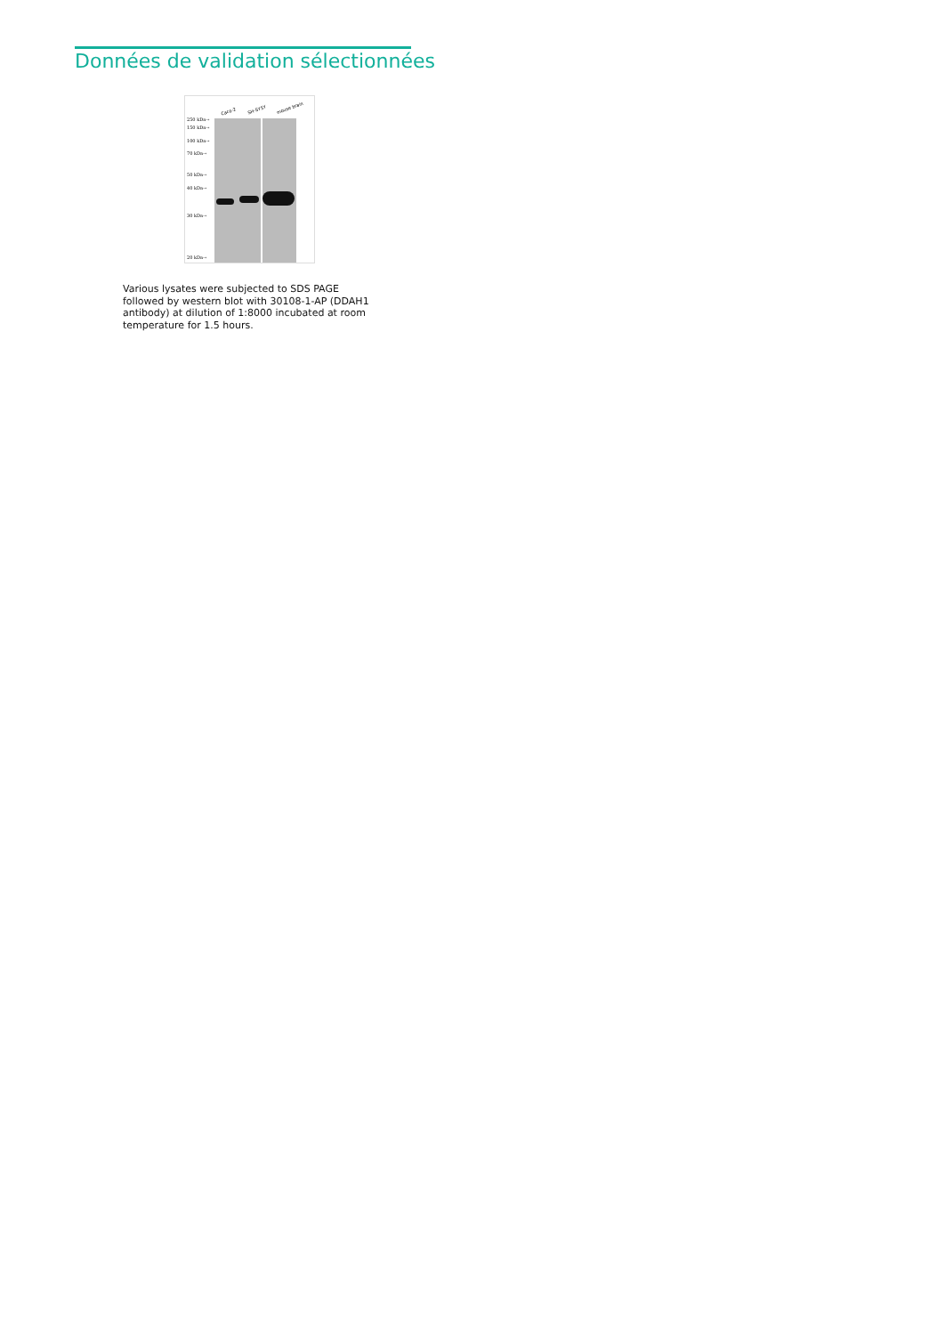Données de validation sélectionnées
Caco-2 SH-SY5Y mouse brain
250 kDa→
150 kDa→
100 kDa→
70 kDa→
50 kDa→
40 kDa→
30 kDa→
20 kDa→
Various lysates were subjected to SDS PAGE followed by western blot with 30108-1-AP (DDAH1 antibody) at dilution of 1:8000 incubated at room temperature for 1.5 hours.